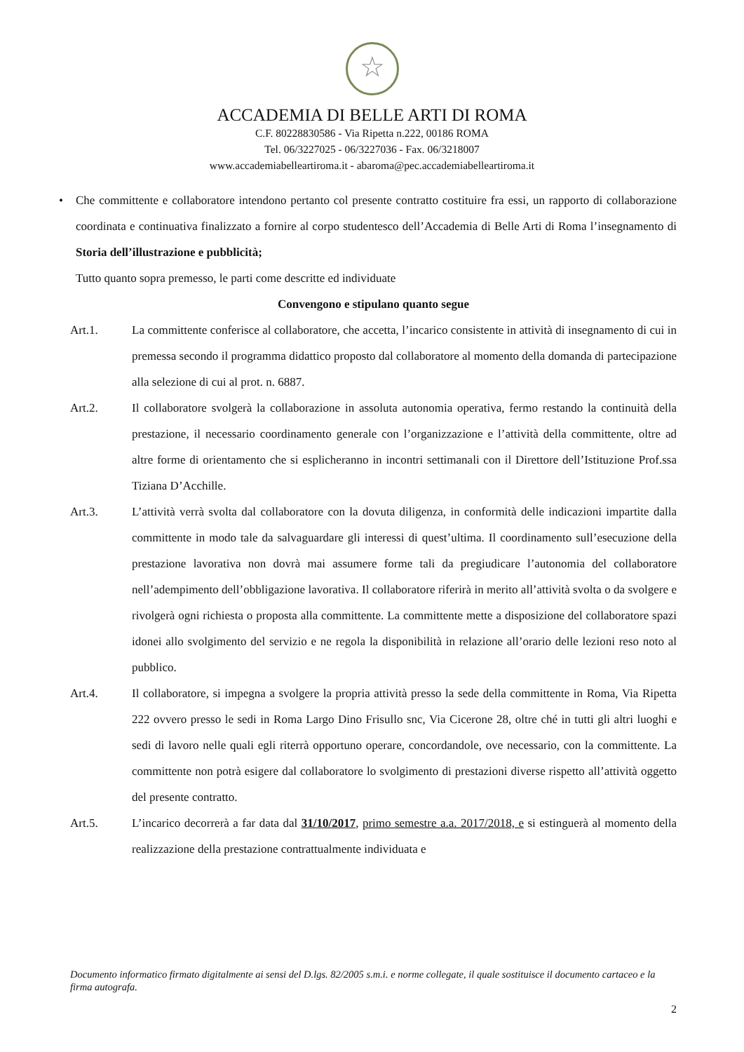☆
ACCADEMIA DI BELLE ARTI DI ROMA
C.F. 80228830586 - Via Ripetta n.222, 00186 ROMA
Tel. 06/3227025 - 06/3227036 - Fax. 06/3218007
www.accademiabelleartiroma.it - abaroma@pec.accademiabelleartiroma.it
• Che committente e collaboratore intendono pertanto col presente contratto costituire fra essi, un rapporto di collaborazione coordinata e continuativa finalizzato a fornire al corpo studentesco dell’Accademia di Belle Arti di Roma l’insegnamento di Storia dell’illustrazione e pubblicità;
Tutto quanto sopra premesso, le parti come descritte ed individuate
Convengono e stipulano quanto segue
Art.1. La committente conferisce al collaboratore, che accetta, l’incarico consistente in attività di insegnamento di cui in premessa secondo il programma didattico proposto dal collaboratore al momento della domanda di partecipazione alla selezione di cui al prot. n. 6887.
Art.2. Il collaboratore svolgerà la collaborazione in assoluta autonomia operativa, fermo restando la continuità della prestazione, il necessario coordinamento generale con l’organizzazione e l’attività della committente, oltre ad altre forme di orientamento che si esplicheranno in incontri settimanali con il Direttore dell’Istituzione Prof.ssa Tiziana D’Acchille.
Art.3. L’attività verrà svolta dal collaboratore con la dovuta diligenza, in conformità delle indicazioni impartite dalla committente in modo tale da salvaguardare gli interessi di quest’ultima. Il coordinamento sull’esecuzione della prestazione lavorativa non dovrà mai assumere forme tali da pregiudicare l’autonomia del collaboratore nell’adempimento dell’obbligazione lavorativa. Il collaboratore riferirà in merito all’attività svolta o da svolgere e rivolgerà ogni richiesta o proposta alla committente. La committente mette a disposizione del collaboratore spazi idonei allo svolgimento del servizio e ne regola la disponibilità in relazione all’orario delle lezioni reso noto al pubblico.
Art.4. Il collaboratore, si impegna a svolgere la propria attività presso la sede della committente in Roma, Via Ripetta 222 ovvero presso le sedi in Roma Largo Dino Frisullo snc, Via Cicerone 28, oltre ché in tutti gli altri luoghi e sedi di lavoro nelle quali egli riterrà opportuno operare, concordandole, ove necessario, con la committente. La committente non potrà esigere dal collaboratore lo svolgimento di prestazioni diverse rispetto all’attività oggetto del presente contratto.
Art.5. L’incarico decorrerà a far data dal 31/10/2017, primo semestre a.a. 2017/2018, e si estinguerà al momento della realizzazione della prestazione contrattualmente individuata e
Documento informatico firmato digitalmente ai sensi del D.lgs. 82/2005 s.m.i. e norme collegate, il quale sostituisce il documento cartaceo e la firma autografa.
2